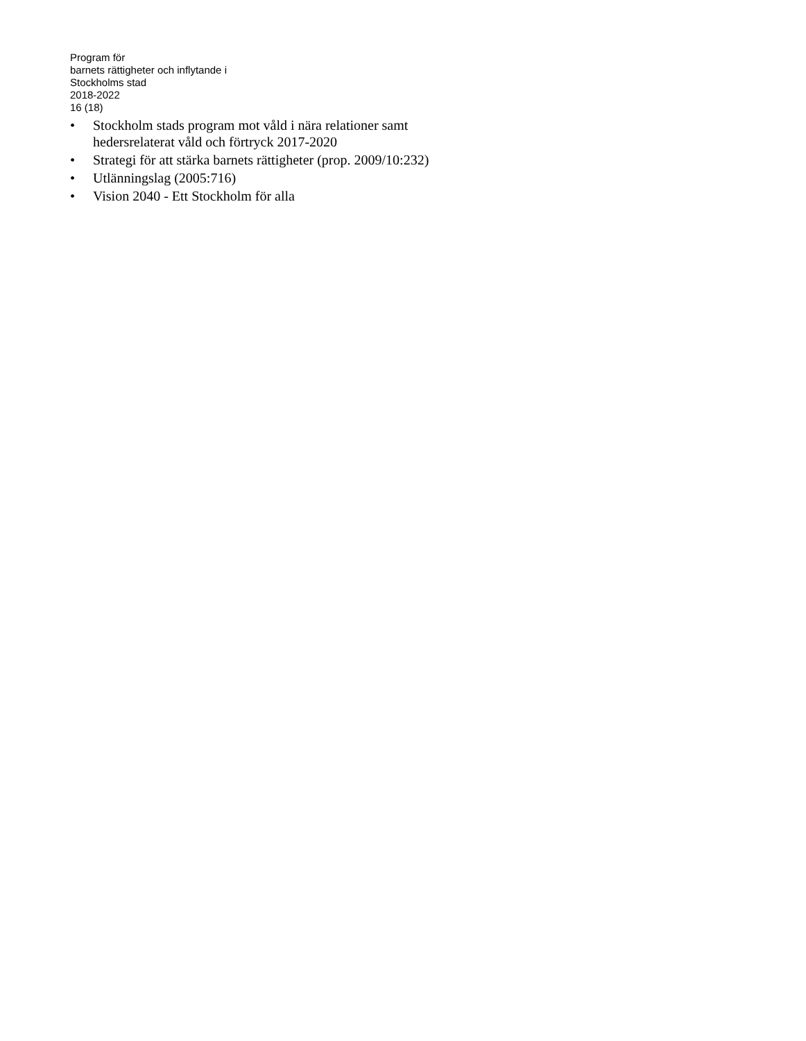Program för
barnets rättigheter och inflytande i
Stockholms stad
2018-2022
16 (18)
• Stockholm stads program mot våld i nära relationer samt hedersrelaterat våld och förtryck 2017-2020
• Strategi för att stärka barnets rättigheter (prop. 2009/10:232)
• Utlänningslag (2005:716)
• Vision 2040 - Ett Stockholm för alla